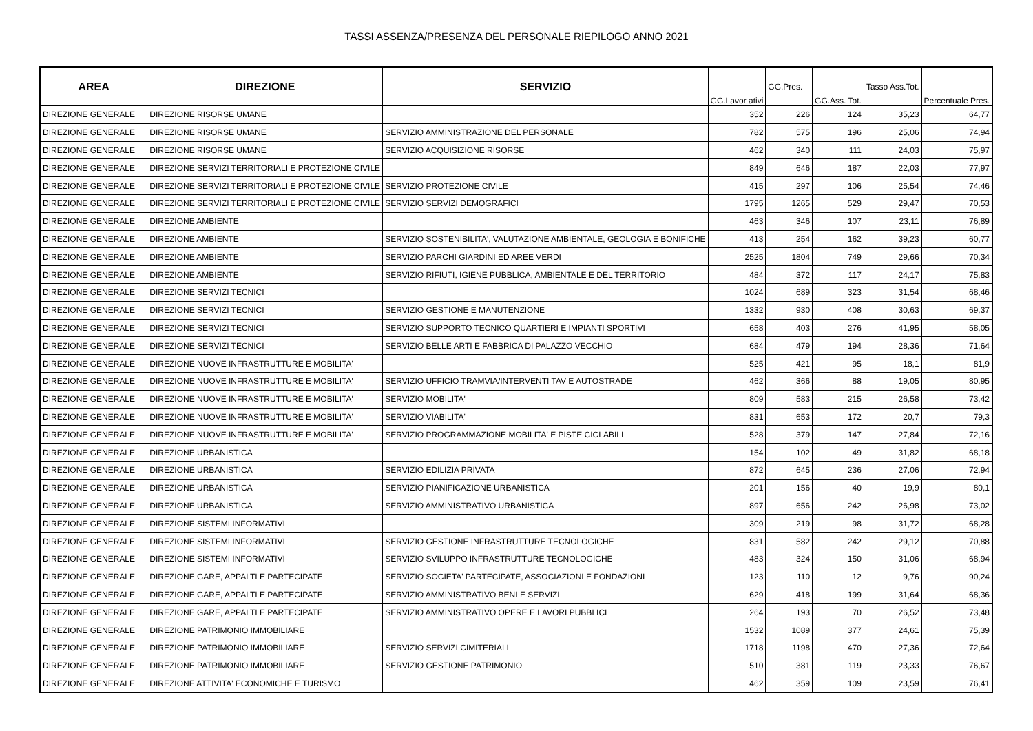TASSI ASSENZA/PRESENZA DEL PERSONALE RIEPILOGO ANNO 2021
| AREA | DIREZIONE | SERVIZIO | GG.Lavor ativi | GG.Pres. | GG.Ass. Tot. | Tasso Ass.Tot. | Percentuale Pres. |
| --- | --- | --- | --- | --- | --- | --- | --- |
| DIREZIONE GENERALE | DIREZIONE RISORSE UMANE | | 352 | 226 | 124 | 35,23 | 64,77 |
| DIREZIONE GENERALE | DIREZIONE RISORSE UMANE | SERVIZIO AMMINISTRAZIONE DEL PERSONALE | 782 | 575 | 196 | 25,06 | 74,94 |
| DIREZIONE GENERALE | DIREZIONE RISORSE UMANE | SERVIZIO ACQUISIZIONE RISORSE | 462 | 340 | 111 | 24,03 | 75,97 |
| DIREZIONE GENERALE | DIREZIONE SERVIZI TERRITORIALI E PROTEZIONE CIVILE | | 849 | 646 | 187 | 22,03 | 77,97 |
| DIREZIONE GENERALE | DIREZIONE SERVIZI TERRITORIALI E PROTEZIONE CIVILE | SERVIZIO PROTEZIONE CIVILE | 415 | 297 | 106 | 25,54 | 74,46 |
| DIREZIONE GENERALE | DIREZIONE SERVIZI TERRITORIALI E PROTEZIONE CIVILE | SERVIZIO SERVIZI DEMOGRAFICI | 1795 | 1265 | 529 | 29,47 | 70,53 |
| DIREZIONE GENERALE | DIREZIONE AMBIENTE | | 463 | 346 | 107 | 23,11 | 76,89 |
| DIREZIONE GENERALE | DIREZIONE AMBIENTE | SERVIZIO SOSTENIBILITA', VALUTAZIONE AMBIENTALE, GEOLOGIA E BONIFICHE | 413 | 254 | 162 | 39,23 | 60,77 |
| DIREZIONE GENERALE | DIREZIONE AMBIENTE | SERVIZIO PARCHI GIARDINI ED AREE VERDI | 2525 | 1804 | 749 | 29,66 | 70,34 |
| DIREZIONE GENERALE | DIREZIONE AMBIENTE | SERVIZIO RIFIUTI, IGIENE PUBBLICA, AMBIENTALE E DEL TERRITORIO | 484 | 372 | 117 | 24,17 | 75,83 |
| DIREZIONE GENERALE | DIREZIONE SERVIZI TECNICI | | 1024 | 689 | 323 | 31,54 | 68,46 |
| DIREZIONE GENERALE | DIREZIONE SERVIZI TECNICI | SERVIZIO GESTIONE E MANUTENZIONE | 1332 | 930 | 408 | 30,63 | 69,37 |
| DIREZIONE GENERALE | DIREZIONE SERVIZI TECNICI | SERVIZIO SUPPORTO TECNICO QUARTIERI E IMPIANTI SPORTIVI | 658 | 403 | 276 | 41,95 | 58,05 |
| DIREZIONE GENERALE | DIREZIONE SERVIZI TECNICI | SERVIZIO BELLE ARTI E FABBRICA DI PALAZZO VECCHIO | 684 | 479 | 194 | 28,36 | 71,64 |
| DIREZIONE GENERALE | DIREZIONE NUOVE INFRASTRUTTURE E MOBILITA' | | 525 | 421 | 95 | 18,1 | 81,9 |
| DIREZIONE GENERALE | DIREZIONE NUOVE INFRASTRUTTURE E MOBILITA' | SERVIZIO UFFICIO TRAMVIA/INTERVENTI TAV E AUTOSTRADE | 462 | 366 | 88 | 19,05 | 80,95 |
| DIREZIONE GENERALE | DIREZIONE NUOVE INFRASTRUTTURE E MOBILITA' | SERVIZIO MOBILITA' | 809 | 583 | 215 | 26,58 | 73,42 |
| DIREZIONE GENERALE | DIREZIONE NUOVE INFRASTRUTTURE E MOBILITA' | SERVIZIO VIABILITA' | 831 | 653 | 172 | 20,7 | 79,3 |
| DIREZIONE GENERALE | DIREZIONE NUOVE INFRASTRUTTURE E MOBILITA' | SERVIZIO PROGRAMMAZIONE MOBILITA' E PISTE CICLABILI | 528 | 379 | 147 | 27,84 | 72,16 |
| DIREZIONE GENERALE | DIREZIONE URBANISTICA | | 154 | 102 | 49 | 31,82 | 68,18 |
| DIREZIONE GENERALE | DIREZIONE URBANISTICA | SERVIZIO EDILIZIA PRIVATA | 872 | 645 | 236 | 27,06 | 72,94 |
| DIREZIONE GENERALE | DIREZIONE URBANISTICA | SERVIZIO PIANIFICAZIONE URBANISTICA | 201 | 156 | 40 | 19,9 | 80,1 |
| DIREZIONE GENERALE | DIREZIONE URBANISTICA | SERVIZIO AMMINISTRATIVO URBANISTICA | 897 | 656 | 242 | 26,98 | 73,02 |
| DIREZIONE GENERALE | DIREZIONE SISTEMI INFORMATIVI | | 309 | 219 | 98 | 31,72 | 68,28 |
| DIREZIONE GENERALE | DIREZIONE SISTEMI INFORMATIVI | SERVIZIO GESTIONE INFRASTRUTTURE TECNOLOGICHE | 831 | 582 | 242 | 29,12 | 70,88 |
| DIREZIONE GENERALE | DIREZIONE SISTEMI INFORMATIVI | SERVIZIO SVILUPPO INFRASTRUTTURE TECNOLOGICHE | 483 | 324 | 150 | 31,06 | 68,94 |
| DIREZIONE GENERALE | DIREZIONE GARE, APPALTI E PARTECIPATE | SERVIZIO SOCIETA' PARTECIPATE, ASSOCIAZIONI E FONDAZIONI | 123 | 110 | 12 | 9,76 | 90,24 |
| DIREZIONE GENERALE | DIREZIONE GARE, APPALTI E PARTECIPATE | SERVIZIO AMMINISTRATIVO BENI E SERVIZI | 629 | 418 | 199 | 31,64 | 68,36 |
| DIREZIONE GENERALE | DIREZIONE GARE, APPALTI E PARTECIPATE | SERVIZIO AMMINISTRATIVO OPERE E LAVORI PUBBLICI | 264 | 193 | 70 | 26,52 | 73,48 |
| DIREZIONE GENERALE | DIREZIONE PATRIMONIO IMMOBILIARE | | 1532 | 1089 | 377 | 24,61 | 75,39 |
| DIREZIONE GENERALE | DIREZIONE PATRIMONIO IMMOBILIARE | SERVIZIO SERVIZI CIMITERIALI | 1718 | 1198 | 470 | 27,36 | 72,64 |
| DIREZIONE GENERALE | DIREZIONE PATRIMONIO IMMOBILIARE | SERVIZIO GESTIONE PATRIMONIO | 510 | 381 | 119 | 23,33 | 76,67 |
| DIREZIONE GENERALE | DIREZIONE ATTIVITA' ECONOMICHE E TURISMO | | 462 | 359 | 109 | 23,59 | 76,41 |